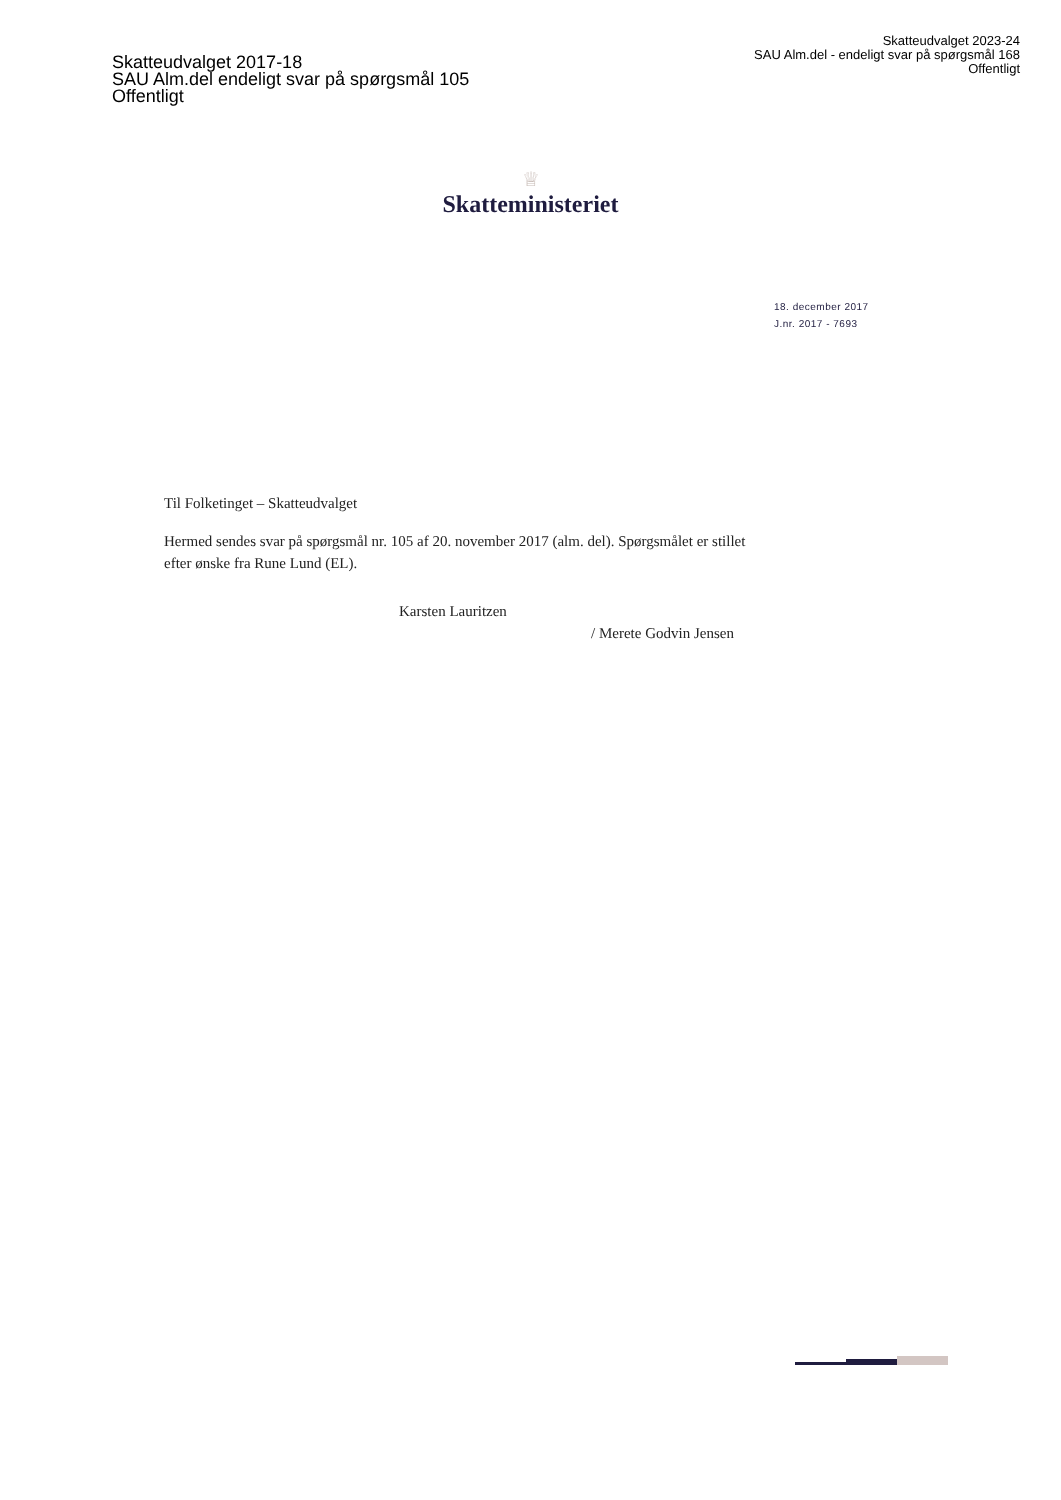Skatteudvalget 2023-24
SAU Alm.del - endeligt svar på spørgsmål 168
Offentligt
Skatteudvalget 2017-18
SAU Alm.del endeligt svar på spørgsmål 105
Offentligt
♕
Skatteministeriet
18. december 2017
J.nr. 2017 - 7693
Til Folketinget – Skatteudvalget
Hermed sendes svar på spørgsmål nr. 105 af 20. november 2017 (alm. del). Spørgsmålet er stillet efter ønske fra Rune Lund (EL).
Karsten Lauritzen
/ Merete Godvin Jensen